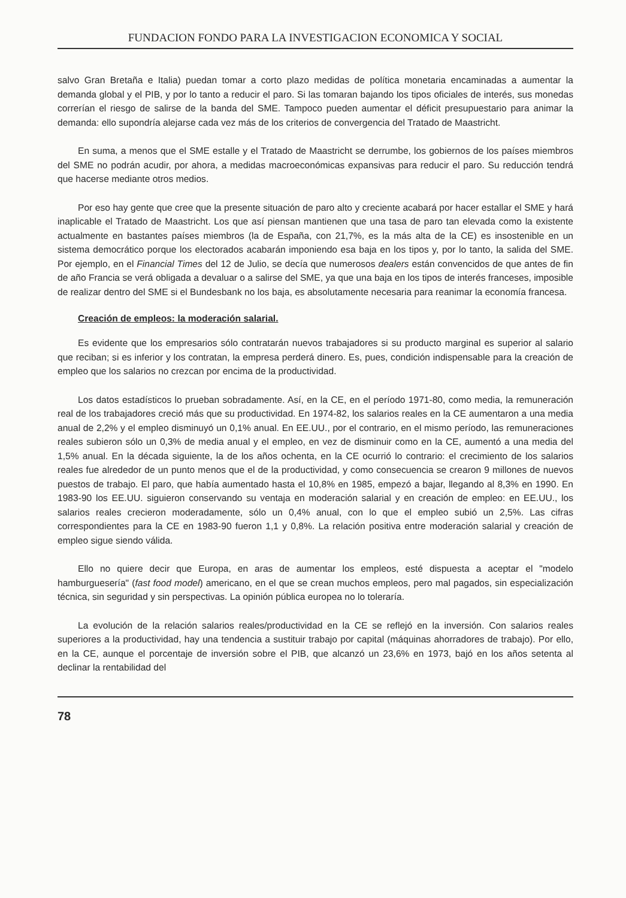FUNDACION FONDO PARA LA INVESTIGACION ECONOMICA Y SOCIAL
salvo Gran Bretaña e Italia) puedan tomar a corto plazo medidas de política monetaria encaminadas a aumentar la demanda global y el PIB, y por lo tanto a reducir el paro. Si las tomaran bajando los tipos oficiales de interés, sus monedas correrían el riesgo de salirse de la banda del SME. Tampoco pueden aumentar el déficit presupuestario para animar la demanda: ello supondría alejarse cada vez más de los criterios de convergencia del Tratado de Maastricht.
En suma, a menos que el SME estalle y el Tratado de Maastricht se derrumbe, los gobiernos de los países miembros del SME no podrán acudir, por ahora, a medidas macroeconómicas expansivas para reducir el paro. Su reducción tendrá que hacerse mediante otros medios.
Por eso hay gente que cree que la presente situación de paro alto y creciente acabará por hacer estallar el SME y hará inaplicable el Tratado de Maastricht. Los que así piensan mantienen que una tasa de paro tan elevada como la existente actualmente en bastantes países miembros (la de España, con 21,7%, es la más alta de la CE) es insostenible en un sistema democrático porque los electorados acabarán imponiendo esa baja en los tipos y, por lo tanto, la salida del SME. Por ejemplo, en el Financial Times del 12 de Julio, se decía que numerosos dealers están convencidos de que antes de fin de año Francia se verá obligada a devaluar o a salirse del SME, ya que una baja en los tipos de interés franceses, imposible de realizar dentro del SME si el Bundesbank no los baja, es absolutamente necesaria para reanimar la economía francesa.
Creación de empleos: la moderación salarial.
Es evidente que los empresarios sólo contratarán nuevos trabajadores si su producto marginal es superior al salario que reciban; si es inferior y los contratan, la empresa perderá dinero. Es, pues, condición indispensable para la creación de empleo que los salarios no crezcan por encima de la productividad.
Los datos estadísticos lo prueban sobradamente. Así, en la CE, en el período 1971-80, como media, la remuneración real de los trabajadores creció más que su productividad. En 1974-82, los salarios reales en la CE aumentaron a una media anual de 2,2% y el empleo disminuyó un 0,1% anual. En EE.UU., por el contrario, en el mismo período, las remuneraciones reales subieron sólo un 0,3% de media anual y el empleo, en vez de disminuir como en la CE, aumentó a una media del 1,5% anual. En la década siguiente, la de los años ochenta, en la CE ocurrió lo contrario: el crecimiento de los salarios reales fue alrededor de un punto menos que el de la productividad, y como consecuencia se crearon 9 millones de nuevos puestos de trabajo. El paro, que había aumentado hasta el 10,8% en 1985, empezó a bajar, llegando al 8,3% en 1990. En 1983-90 los EE.UU. siguieron conservando su ventaja en moderación salarial y en creación de empleo: en EE.UU., los salarios reales crecieron moderadamente, sólo un 0,4% anual, con lo que el empleo subió un 2,5%. Las cifras correspondientes para la CE en 1983-90 fueron 1,1 y 0,8%. La relación positiva entre moderación salarial y creación de empleo sigue siendo válida.
Ello no quiere decir que Europa, en aras de aumentar los empleos, esté dispuesta a aceptar el "modelo hamburguesería" (fast food model) americano, en el que se crean muchos empleos, pero mal pagados, sin especialización técnica, sin seguridad y sin perspectivas. La opinión pública europea no lo toleraría.
La evolución de la relación salarios reales/productividad en la CE se reflejó en la inversión. Con salarios reales superiores a la productividad, hay una tendencia a sustituir trabajo por capital (máquinas ahorradores de trabajo). Por ello, en la CE, aunque el porcentaje de inversión sobre el PIB, que alcanzó un 23,6% en 1973, bajó en los años setenta al declinar la rentabilidad del
78